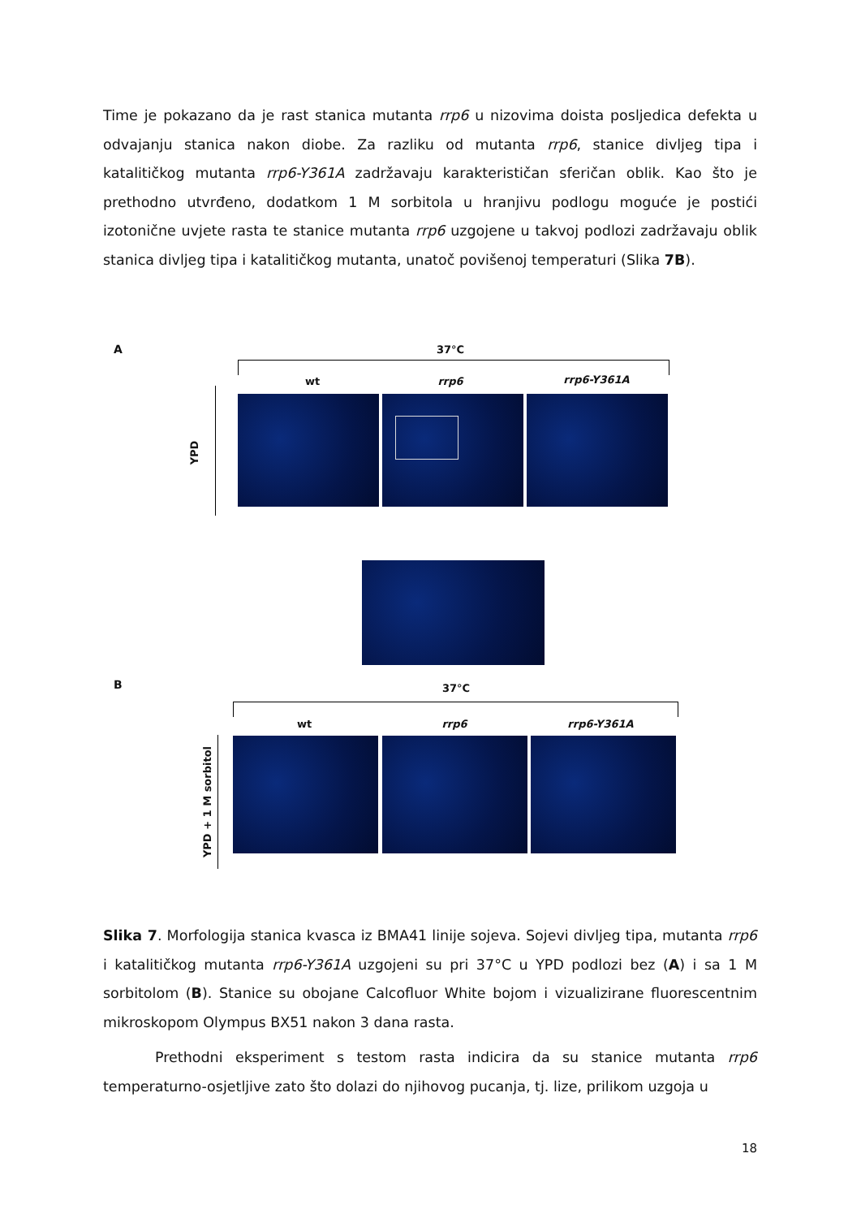Time je pokazano da je rast stanica mutanta rrp6 u nizovima doista posljedica defekta u odvajanju stanica nakon diobe. Za razliku od mutanta rrp6, stanice divljeg tipa i katalitičkog mutanta rrp6-Y361A zadržavaju karakterističan sferičan oblik. Kao što je prethodno utvrđeno, dodatkom 1 M sorbitola u hranjivu podlogu moguće je postići izotonične uvjete rasta te stanice mutanta rrp6 uzgojene u takvoj podlozi zadržavaju oblik stanica divljeg tipa i katalitičkog mutanta, unatoč povišenoj temperaturi (Slika 7B).
A 37°C
wt rrp6 rrp6-Y361A
YPD
B 37°C
wt rrp6 rrp6-Y361A
YPD + 1 M sorbitol
Slika 7. Morfologija stanica kvasca iz BMA41 linije sojeva. Sojevi divljeg tipa, mutanta rrp6 i katalitičkog mutanta rrp6-Y361A uzgojeni su pri 37°C u YPD podlozi bez (A) i sa 1 M sorbitolom (B). Stanice su obojane Calcofluor White bojom i vizualizirane fluorescentnim mikroskopom Olympus BX51 nakon 3 dana rasta.
Prethodni eksperiment s testom rasta indicira da su stanice mutanta rrp6 temperaturno-osjetljive zato što dolazi do njihovog pucanja, tj. lize, prilikom uzgoja u
18